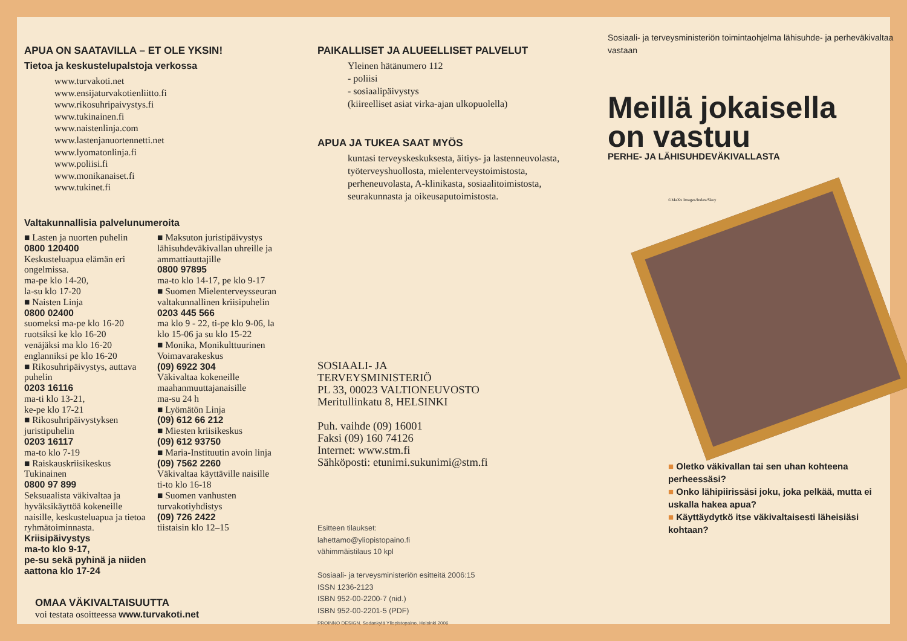APUA ON SAATAVILLA – ET OLE YKSIN!
Tietoa ja keskustelupalstoja verkossa
www.turvakoti.net
www.ensijaturvakotienliitto.fi
www.rikosuhripaivystys.fi
www.tukinainen.fi
www.naistenlinja.com
www.lastenjanuortennetti.net
www.lyomatonlinja.fi
www.poliisi.fi
www.monikanaiset.fi
www.tukinet.fi
Valtakunnallisia palvelunumeroita
■ Lasten ja nuorten puhelin
0800 120400
Keskusteluapua elämän eri ongelmissa.
ma-pe klo 14-20,
la-su klo 17-20
■ Naisten Linja
0800 02400
suomeksi ma-pe klo 16-20
ruotsiksi ke klo 16-20
venäjäksi ma klo 16-20
englanniksi pe klo 16-20
■ Rikosuhripäivystys, auttava puhelin
0203 16116
ma-ti klo 13-21,
ke-pe klo 17-21
■ Rikosuhripäivystyksen juristipuhelin
0203 16117
ma-to klo 7-19
■ Raiskauskriisikeskus Tukinainen
0800 97 899
Seksuaalista väkivaltaa ja hyväksikäyttöä kokeneille naisille, keskusteluapua ja tietoa ryhmätoiminnasta.
Kriisipäivystys
ma-to klo 9-17,
pe-su sekä pyhinä ja niiden aattona klo 17-24
■ Maksuton juristipäivystys lähisuhdeväkivallan uhreille ja ammattiauttajille
0800 97895
ma-to klo 14-17, pe klo 9-17
■ Suomen Mielenterveysseuran valtakunnallinen kriisipuhelin
0203 445 566
ma klo 9 - 22, ti-pe klo 9-06, la klo 15-06 ja su klo 15-22
■ Monika, Monikulttuurinen Voimavarakeskus
(09) 6922 304
Väkivaltaa kokeneille maahanmuuttajanaisille
ma-su 24 h
■ Lyömätön Linja
(09) 612 66 212
■ Miesten kriisikeskus
(09) 612 93750
■ Maria-Instituutin avoin linja
(09) 7562 2260
Väkivaltaa käyttäville naisille
ti-to klo 16-18
■ Suomen vanhusten turvakotiyhdistys
(09) 726 2422
tiistaisin klo 12–15
OMAA VÄKIVALTAISUUTTA
voi testata osoitteessa www.turvakoti.net
PAIKALLISET JA ALUEELLISET PALVELUT
Yleinen hätänumero 112
- poliisi
- sosiaalipäivystys
(kiireelliset asiat virka-ajan ulkopuolella)
APUA JA TUKEA SAAT MYÖS
kuntasi terveyskeskuksesta, äitiys- ja lastenneuvolasta, työterveyshuollosta, mielenterveystoimistosta, perheneuvolasta, A-klinikasta, sosiaalitoimistosta, seurakunnasta ja oikeusaputoimistosta.
SOSIAALI- JA
TERVEYSMINISTERIÖ
PL 33, 00023 VALTIONEUVOSTO
Meritullinkatu 8, HELSINKI
Puh. vaihde (09) 16001
Faksi (09) 160 74126
Internet: www.stm.fi
Sähköposti: etunimi.sukunimi@stm.fi
Esitteen tilaukset:
lahettamo@yliopistopaino.fi
vähimmäistilaus 10 kpl
Sosiaali- ja terveysministeriön esitteitä 2006:15
ISSN 1236-2123
ISBN 952-00-2200-7 (nid.)
ISBN 952-00-2201-5 (PDF)
PROINNO DESIGN, Sodankylä Yliopistopaino, Helsinki 2006
Sosiaali- ja terveysministeriön toimintaohjelma lähisuhde- ja perheväkivaltaa vastaan
Meillä jokaisella
on vastuu
PERHE- JA LÄHISUHDEVÄKIVALLASTA
©MaXx Images/Index/Skoy
■ Oletko väkivallan tai sen uhan kohteena perheessäsi?
■ Onko lähipiirissäsi joku, joka pelkää, mutta ei uskalla hakea apua?
■ Käyttäydytkö itse väkivaltaisesti läheisiäsi kohtaan?